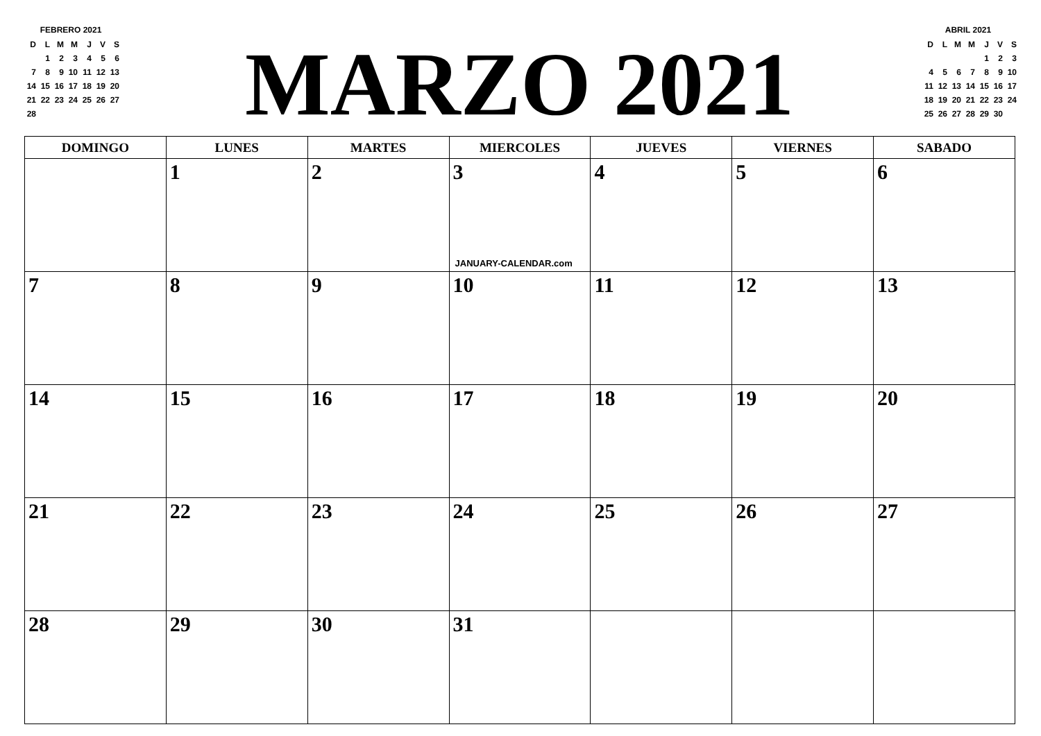FEBRERO 2021
| D | L | M | M | J | V | S |
| | 1 | 2 | 3 | 4 | 5 | 6 |
| 7 | 8 | 9 | 10 | 11 | 12 | 13 |
| 14 | 15 | 16 | 17 | 18 | 19 | 20 |
| 21 | 22 | 23 | 24 | 25 | 26 | 27 |
| 28 | | | | | | |
MARZO 2021
ABRIL 2021
| D | L | M | M | J | V | S |
| | | | | 1 | 2 | 3 |
| 4 | 5 | 6 | 7 | 8 | 9 | 10 |
| 11 | 12 | 13 | 14 | 15 | 16 | 17 |
| 18 | 19 | 20 | 21 | 22 | 23 | 24 |
| 25 | 26 | 27 | 28 | 29 | 30 | |
| DOMINGO | LUNES | MARTES | MIERCOLES | JUEVES | VIERNES | SABADO |
| --- | --- | --- | --- | --- | --- | --- |
| | 1 | 2 | 3 JANUARY-CALENDAR.com | 4 | 5 | 6 |
| 7 | 8 | 9 | 10 | 11 | 12 | 13 |
| 14 | 15 | 16 | 17 | 18 | 19 | 20 |
| 21 | 22 | 23 | 24 | 25 | 26 | 27 |
| 28 | 29 | 30 | 31 | | | |